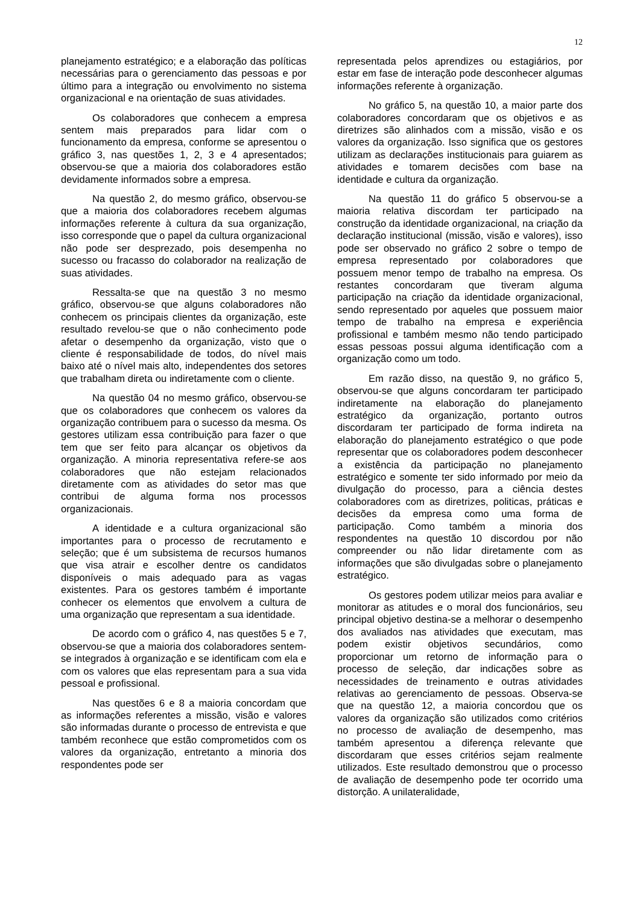12
planejamento estratégico; e a elaboração das políticas necessárias para o gerenciamento das pessoas e por último para a integração ou envolvimento no sistema organizacional e na orientação de suas atividades.
Os colaboradores que conhecem a empresa sentem mais preparados para lidar com o funcionamento da empresa, conforme se apresentou o gráfico 3, nas questões 1, 2, 3 e 4 apresentados; observou-se que a maioria dos colaboradores estão devidamente informados sobre a empresa.
Na questão 2, do mesmo gráfico, observou-se que a maioria dos colaboradores recebem algumas informações referente à cultura da sua organização, isso corresponde que o papel da cultura organizacional não pode ser desprezado, pois desempenha no sucesso ou fracasso do colaborador na realização de suas atividades.
Ressalta-se que na questão 3 no mesmo gráfico, observou-se que alguns colaboradores não conhecem os principais clientes da organização, este resultado revelou-se que o não conhecimento pode afetar o desempenho da organização, visto que o cliente é responsabilidade de todos, do nível mais baixo até o nível mais alto, independentes dos setores que trabalham direta ou indiretamente com o cliente.
Na questão 04 no mesmo gráfico, observou-se que os colaboradores que conhecem os valores da organização contribuem para o sucesso da mesma. Os gestores utilizam essa contribuição para fazer o que tem que ser feito para alcançar os objetivos da organização. A minoria representativa refere-se aos colaboradores que não estejam relacionados diretamente com as atividades do setor mas que contribui de alguma forma nos processos organizacionais.
A identidade e a cultura organizacional são importantes para o processo de recrutamento e seleção; que é um subsistema de recursos humanos que visa atrair e escolher dentre os candidatos disponíveis o mais adequado para as vagas existentes. Para os gestores também é importante conhecer os elementos que envolvem a cultura de uma organização que representam a sua identidade.
De acordo com o gráfico 4, nas questões 5 e 7, observou-se que a maioria dos colaboradores sentem-se integrados à organização e se identificam com ela e com os valores que elas representam para a sua vida pessoal e profissional.
Nas questões 6 e 8 a maioria concordam que as informações referentes a missão, visão e valores são informadas durante o processo de entrevista e que também reconhece que estão comprometidos com os valores da organização, entretanto a minoria dos respondentes pode ser
representada pelos aprendizes ou estagiários, por estar em fase de interação pode desconhecer algumas informações referente à organização.
No gráfico 5, na questão 10, a maior parte dos colaboradores concordaram que os objetivos e as diretrizes são alinhados com a missão, visão e os valores da organização. Isso significa que os gestores utilizam as declarações institucionais para guiarem as atividades e tomarem decisões com base na identidade e cultura da organização.
Na questão 11 do gráfico 5 observou-se a maioria relativa discordam ter participado na construção da identidade organizacional, na criação da declaração institucional (missão, visão e valores), isso pode ser observado no gráfico 2 sobre o tempo de empresa representado por colaboradores que possuem menor tempo de trabalho na empresa. Os restantes concordaram que tiveram alguma participação na criação da identidade organizacional, sendo representado por aqueles que possuem maior tempo de trabalho na empresa e experiência profissional e também mesmo não tendo participado essas pessoas possui alguma identificação com a organização como um todo.
Em razão disso, na questão 9, no gráfico 5, observou-se que alguns concordaram ter participado indiretamente na elaboração do planejamento estratégico da organização, portanto outros discordaram ter participado de forma indireta na elaboração do planejamento estratégico o que pode representar que os colaboradores podem desconhecer a existência da participação no planejamento estratégico e somente ter sido informado por meio da divulgação do processo, para a ciência destes colaboradores com as diretrizes, politicas, práticas e decisões da empresa como uma forma de participação. Como também a minoria dos respondentes na questão 10 discordou por não compreender ou não lidar diretamente com as informações que são divulgadas sobre o planejamento estratégico.
Os gestores podem utilizar meios para avaliar e monitorar as atitudes e o moral dos funcionários, seu principal objetivo destina-se a melhorar o desempenho dos avaliados nas atividades que executam, mas podem existir objetivos secundários, como proporcionar um retorno de informação para o processo de seleção, dar indicações sobre as necessidades de treinamento e outras atividades relativas ao gerenciamento de pessoas. Observa-se que na questão 12, a maioria concordou que os valores da organização são utilizados como critérios no processo de avaliação de desempenho, mas também apresentou a diferença relevante que discordaram que esses critérios sejam realmente utilizados. Este resultado demonstrou que o processo de avaliação de desempenho pode ter ocorrido uma distorção. A unilateralidade,